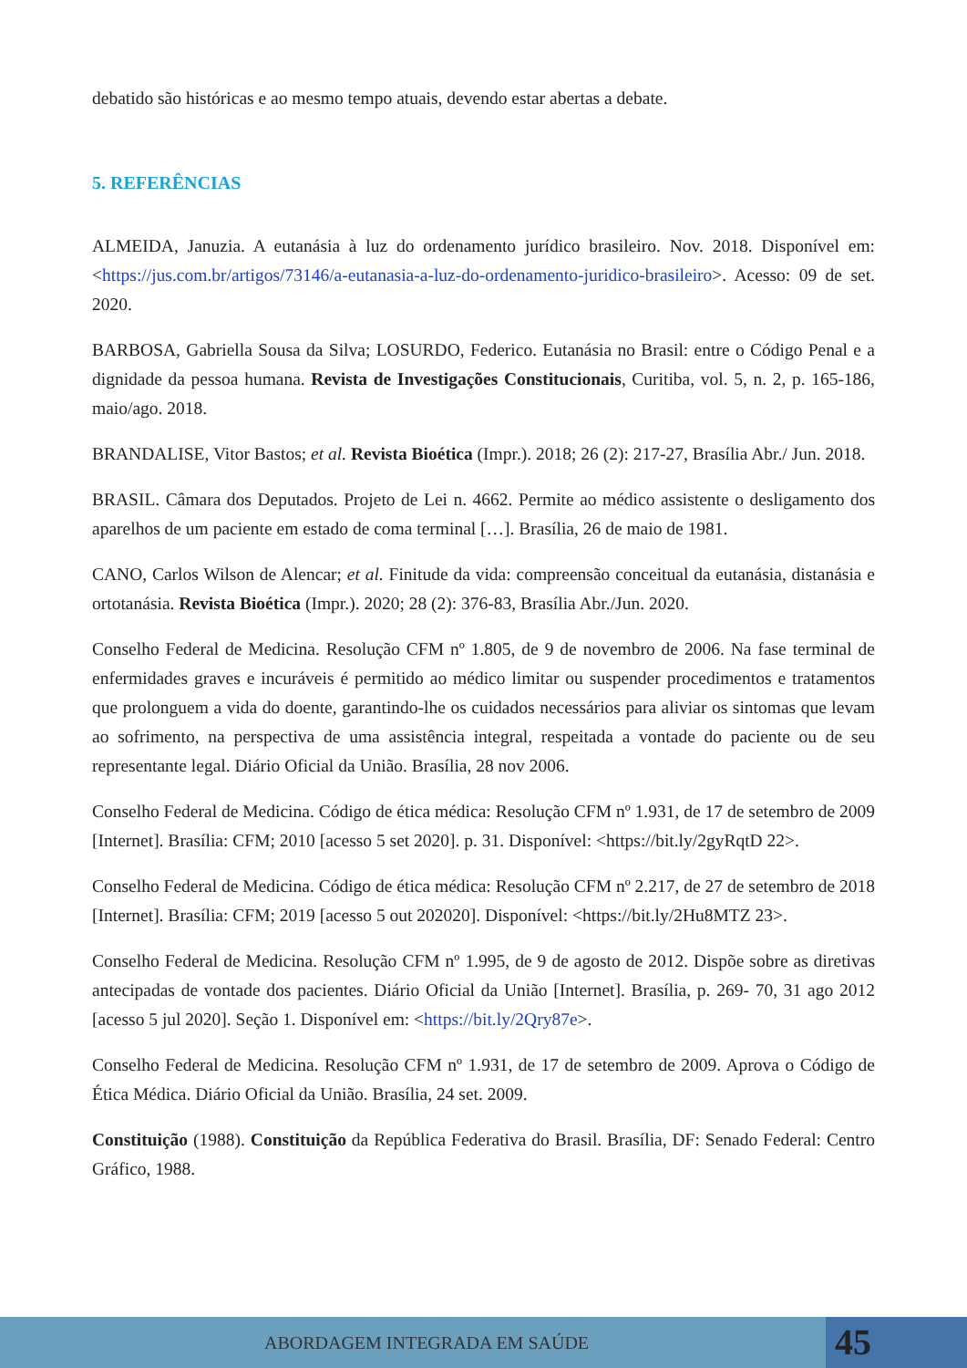debatido são históricas e ao mesmo tempo atuais, devendo estar abertas a debate.
5. REFERÊNCIAS
ALMEIDA, Januzia. A eutanásia à luz do ordenamento jurídico brasileiro. Nov. 2018. Disponível em: <https://jus.com.br/artigos/73146/a-eutanasia-a-luz-do-ordenamento-juridico-brasileiro>. Acesso: 09 de set. 2020.
BARBOSA, Gabriella Sousa da Silva; LOSURDO, Federico. Eutanásia no Brasil: entre o Código Penal e a dignidade da pessoa humana. Revista de Investigações Constitucionais, Curitiba, vol. 5, n. 2, p. 165-186, maio/ago. 2018.
BRANDALISE, Vitor Bastos; et al. Revista Bioética (Impr.). 2018; 26 (2): 217-27, Brasília Abr./ Jun. 2018.
BRASIL. Câmara dos Deputados. Projeto de Lei n. 4662. Permite ao médico assistente o desligamento dos aparelhos de um paciente em estado de coma terminal […]. Brasília, 26 de maio de 1981.
CANO, Carlos Wilson de Alencar; et al. Finitude da vida: compreensão conceitual da eutanásia, distanásia e ortotanásia. Revista Bioética (Impr.). 2020; 28 (2): 376-83, Brasília Abr./Jun. 2020.
Conselho Federal de Medicina. Resolução CFM nº 1.805, de 9 de novembro de 2006. Na fase terminal de enfermidades graves e incuráveis é permitido ao médico limitar ou suspender procedimentos e tratamentos que prolonguem a vida do doente, garantindo-lhe os cuidados necessários para aliviar os sintomas que levam ao sofrimento, na perspectiva de uma assistência integral, respeitada a vontade do paciente ou de seu representante legal. Diário Oficial da União. Brasília, 28 nov 2006.
Conselho Federal de Medicina. Código de ética médica: Resolução CFM nº 1.931, de 17 de setembro de 2009 [Internet]. Brasília: CFM; 2010 [acesso 5 set 2020]. p. 31. Disponível: <https://bit.ly/2gyRqtD 22>.
Conselho Federal de Medicina. Código de ética médica: Resolução CFM nº 2.217, de 27 de setembro de 2018 [Internet]. Brasília: CFM; 2019 [acesso 5 out 202020]. Disponível: <https://bit.ly/2Hu8MTZ 23>.
Conselho Federal de Medicina. Resolução CFM nº 1.995, de 9 de agosto de 2012. Dispõe sobre as diretivas antecipadas de vontade dos pacientes. Diário Oficial da União [Internet]. Brasília, p. 269- 70, 31 ago 2012 [acesso 5 jul 2020]. Seção 1. Disponível em: <https://bit.ly/2Qry87e>.
Conselho Federal de Medicina. Resolução CFM nº 1.931, de 17 de setembro de 2009. Aprova o Código de Ética Médica. Diário Oficial da União. Brasília, 24 set. 2009.
Constituição (1988). Constituição da República Federativa do Brasil. Brasília, DF: Senado Federal: Centro Gráfico, 1988.
ABORDAGEM INTEGRADA EM SAÚDE
45